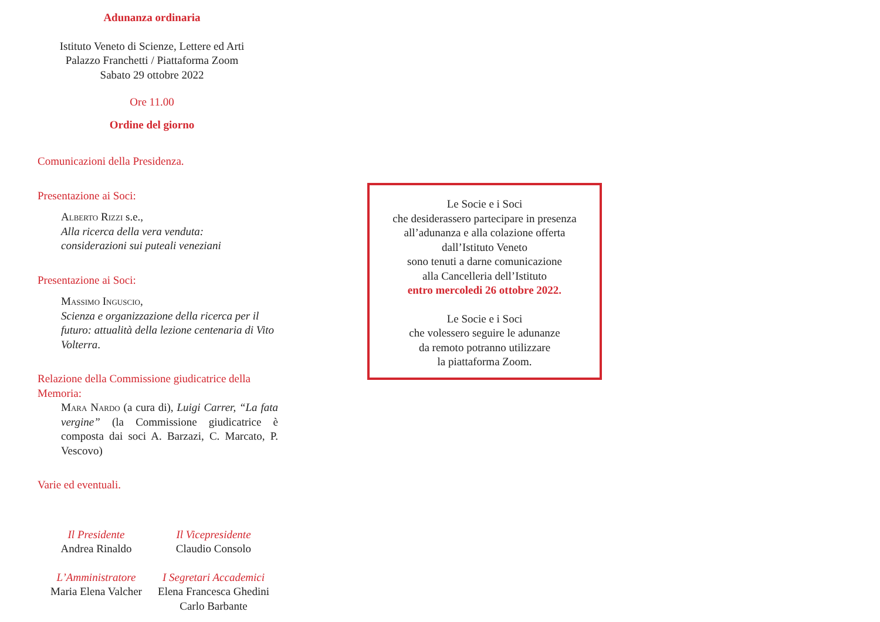Adunanza ordinaria
Istituto Veneto di Scienze, Lettere ed Arti
Palazzo Franchetti / Piattaforma Zoom
Sabato 29 ottobre 2022
Ore 11.00
Ordine del giorno
Comunicazioni della Presidenza.
Presentazione ai Soci:
Alberto Rizzi s.e.,
Alla ricerca della vera venduta:
considerazioni sui puteali veneziani
Presentazione ai Soci:
Massimo Inguscio,
Scienza e organizzazione della ricerca per il futuro: attualità della lezione centenaria di Vito Volterra.
Relazione della Commissione giudicatrice della Memoria:
Mara Nardo (a cura di), Luigi Carrer, “La fata vergine” (la Commissione giudicatrice è composta dai soci A. Barzazi, C. Marcato, P. Vescovo)
Varie ed eventuali.
Il Presidente
Andrea Rinaldo
Il Vicepresidente
Claudio Consolo
L’Amministratore
Maria Elena Valcher
I Segretari Accademici
Elena Francesca Ghedini
Carlo Barbante
Le Socie e i Soci
che desiderassero partecipare in presenza
all’adunanza e alla colazione offerta
dall’Istituto Veneto
sono tenuti a darne comunicazione
alla Cancelleria dell’Istituto
entro mercoledi 26 ottobre 2022.
Le Socie e i Soci
che volessero seguire le adunanze
da remoto potranno utilizzare
la piattaforma Zoom.